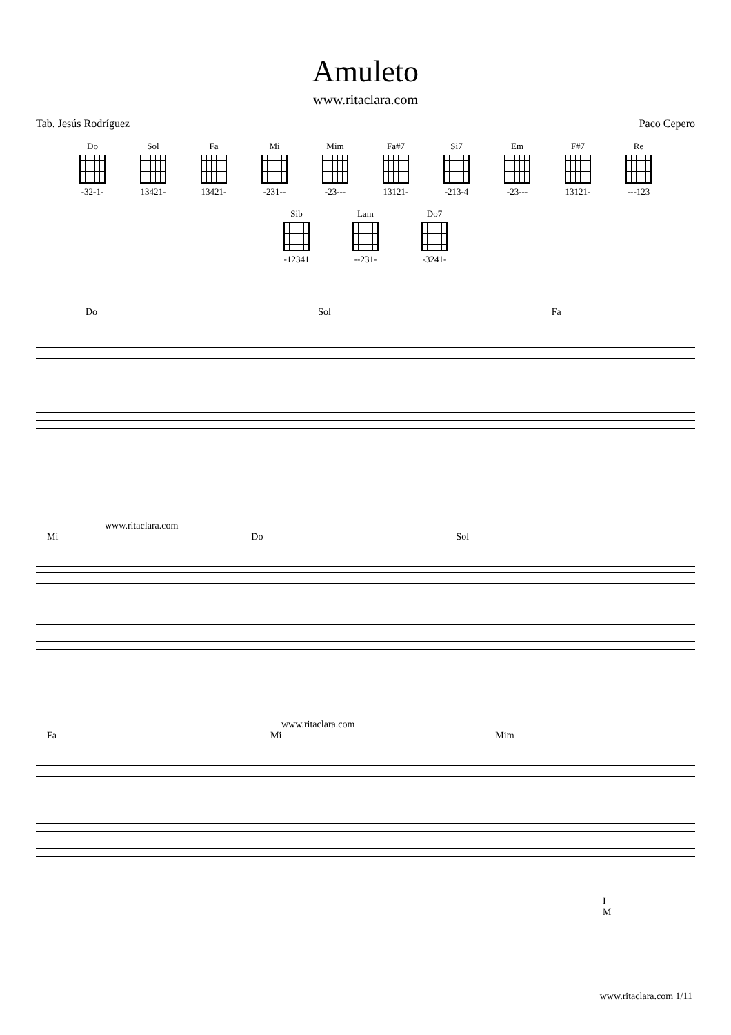Amuleto
www.ritaclara.com
Tab. Jesús Rodríguez Paco Cepero
Do
-32-1-
Sol
13421-
Fa
13421-
Mi
-231--
Mim
-23---
Fa#7
13121-
Si7
-213-4
Em
-23---
F#7
13121-
Re
---123
Sib
-12341
Lam
--231-
Do7
-3241-
Do Sol Fa
www.ritaclara.com
Mi Do Sol
www.ritaclara.com
Fa Mi Mim
I
M
www.ritaclara.com 1/11